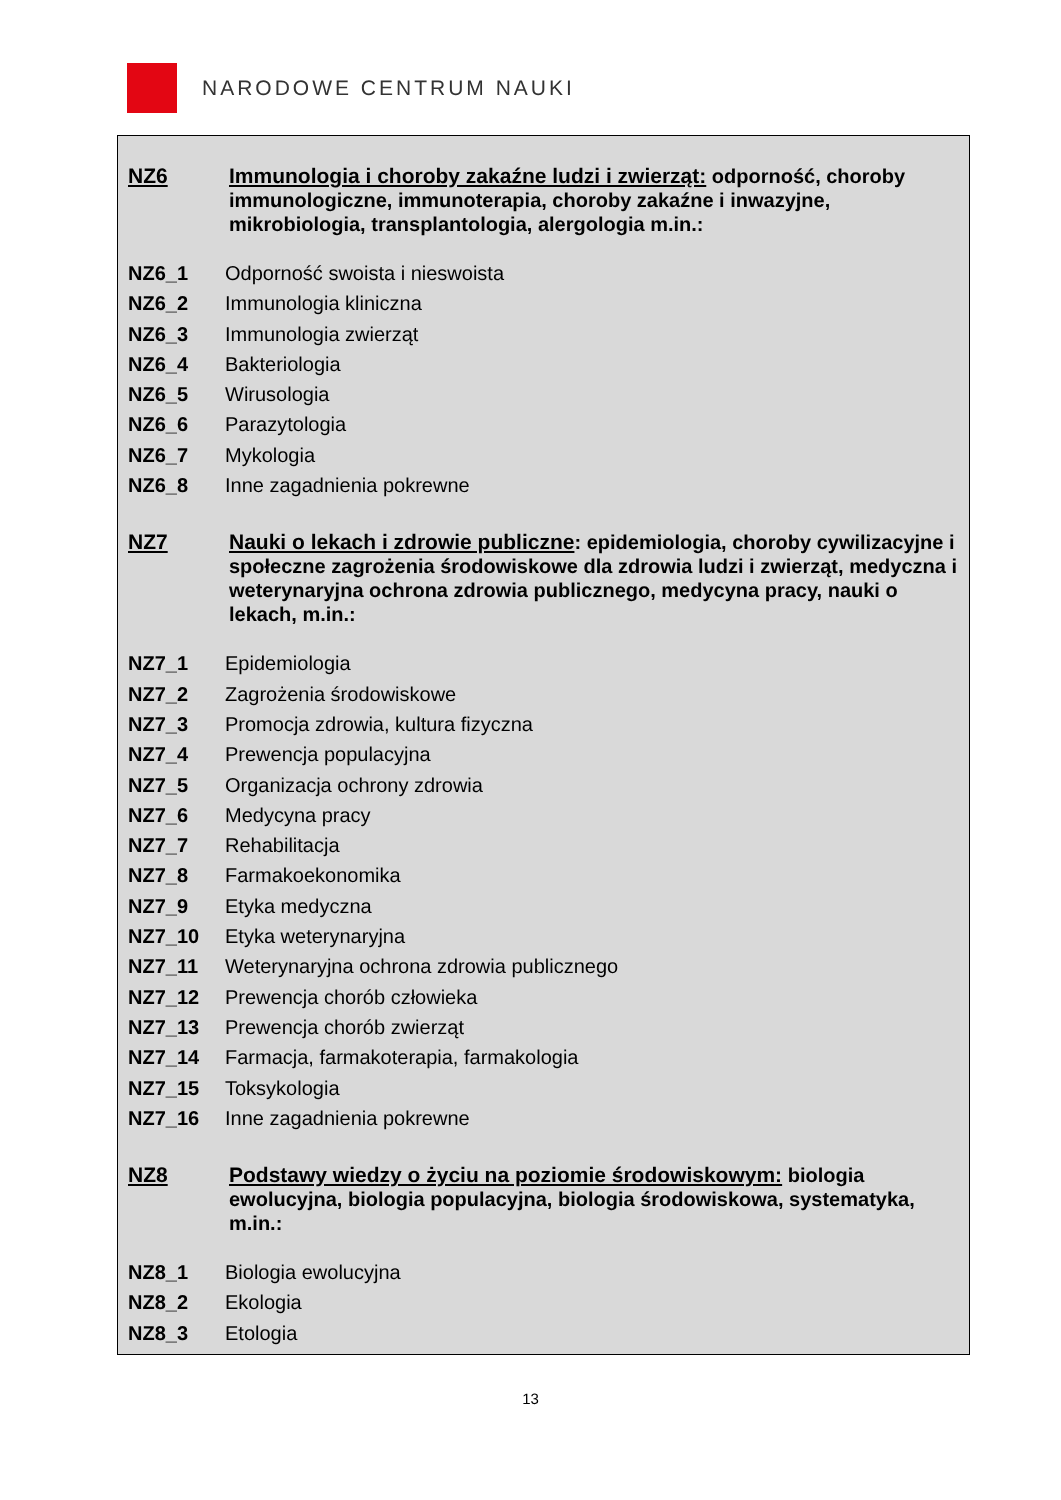NARODOWE CENTRUM NAUKI
NZ6 Immunologia i choroby zakaźne ludzi i zwierząt: odporność, choroby immunologiczne, immunoterapia, choroby zakaźne i inwazyjne, mikrobiologia, transplantologia, alergologia m.in.:
NZ6_1 Odporność swoista i nieswoista
NZ6_2 Immunologia kliniczna
NZ6_3 Immunologia zwierząt
NZ6_4 Bakteriologia
NZ6_5 Wirusologia
NZ6_6 Parazytologia
NZ6_7 Mykologia
NZ6_8 Inne zagadnienia pokrewne
NZ7 Nauki o lekach i zdrowie publiczne: epidemiologia, choroby cywilizacyjne i społeczne zagrożenia środowiskowe dla zdrowia ludzi i zwierząt, medyczna i weterynaryjna ochrona zdrowia publicznego, medycyna pracy, nauki o lekach, m.in.:
NZ7_1 Epidemiologia
NZ7_2 Zagrożenia środowiskowe
NZ7_3 Promocja zdrowia, kultura fizyczna
NZ7_4 Prewencja populacyjna
NZ7_5 Organizacja ochrony zdrowia
NZ7_6 Medycyna pracy
NZ7_7 Rehabilitacja
NZ7_8 Farmakoekonomika
NZ7_9 Etyka medyczna
NZ7_10 Etyka weterynaryjna
NZ7_11 Weterynaryjna ochrona zdrowia publicznego
NZ7_12 Prewencja chorób człowieka
NZ7_13 Prewencja chorób zwierząt
NZ7_14 Farmacja, farmakoterapia, farmakologia
NZ7_15 Toksykologia
NZ7_16 Inne zagadnienia pokrewne
NZ8 Podstawy wiedzy o życiu na poziomie środowiskowym: biologia ewolucyjna, biologia populacyjna, biologia środowiskowa, systematyka, m.in.:
NZ8_1 Biologia ewolucyjna
NZ8_2 Ekologia
NZ8_3 Etologia
13